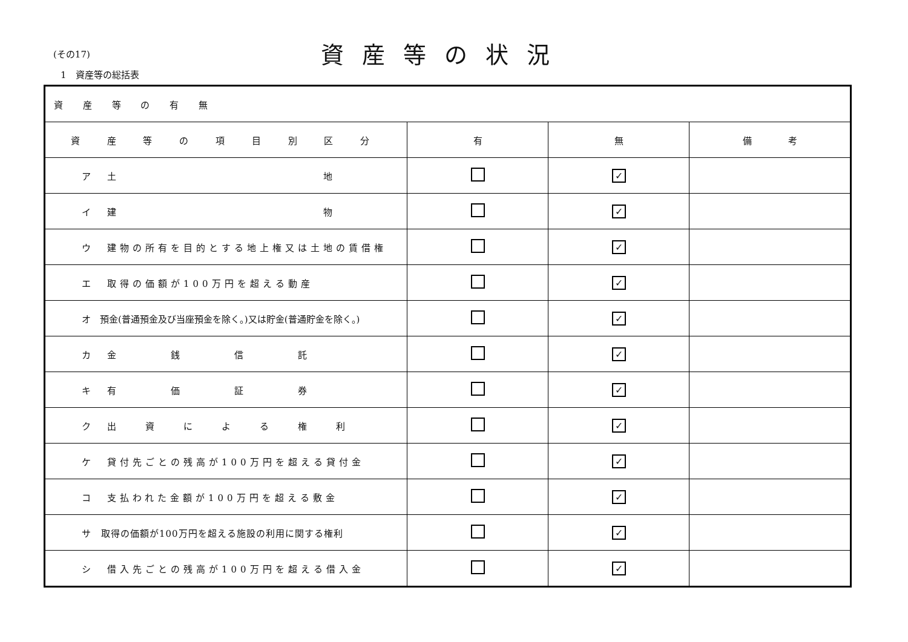(その17) 資産等の状況
1　資産等の総括表
| 資 産 等 の 有 無 | | | |
| 資 産 等 の 項 目 別 区 分 | 有 | 無 | 備 考 |
| ア 土 地 | | ✓ | |
| イ 建 物 | | ✓ | |
| ウ 建物の所有を目的とする地上権又は土地の賃借権 | | ✓ | |
| エ 取得の価額が100万円を超える動産 | | ✓ | |
| オ 預金(普通預金及び当座預金を除く。)又は貯金(普通貯金を除く。) | | ✓ | |
| カ 金 銭 信 託 | | ✓ | |
| キ 有 価 証 券 | | ✓ | |
| ク 出 資 に よ る 権 利 | | ✓ | |
| ケ 貸付先ごとの残高が100万円を超える貸付金 | | ✓ | |
| コ 支払われた金額が100万円を超える敷金 | | ✓ | |
| サ 取得の価額が100万円を超える施設の利用に関する権利 | | ✓ | |
| シ 借入先ごとの残高が100万円を超える借入金 | | ✓ | |